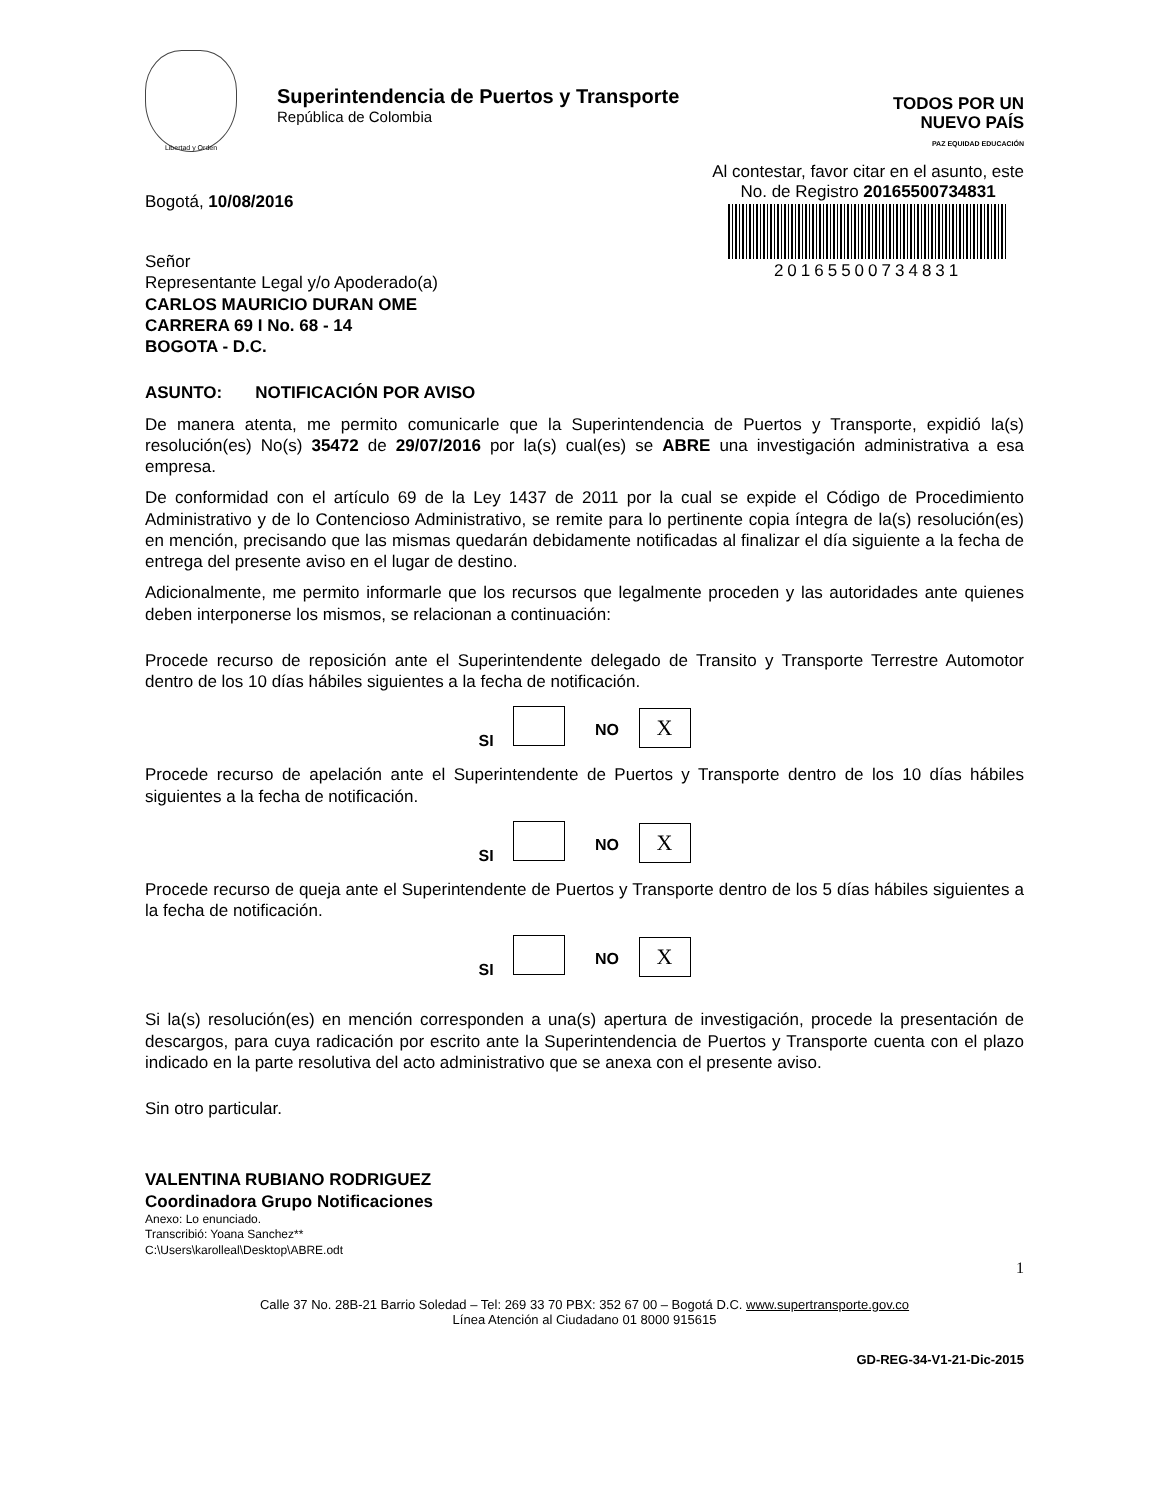Libertad y Orden
Superintendencia de Puertos y Transporte
República de Colombia
TODOS POR UN
NUEVO PAÍS
PAZ EQUIDAD EDUCACIÓN
Bogotá, 10/08/2016
Al contestar, favor citar en el asunto, este
No. de Registro 20165500734831
20165500734831
Señor
Representante Legal y/o Apoderado(a)
CARLOS MAURICIO DURAN OME
CARRERA 69 I No. 68 - 14
BOGOTA - D.C.
ASUNTO: NOTIFICACIÓN POR AVISO
De manera atenta, me permito comunicarle que la Superintendencia de Puertos y Transporte, expidió la(s) resolución(es) No(s) 35472 de 29/07/2016 por la(s) cual(es) se ABRE una investigación administrativa a esa empresa.
De conformidad con el artículo 69 de la Ley 1437 de 2011 por la cual se expide el Código de Procedimiento Administrativo y de lo Contencioso Administrativo, se remite para lo pertinente copia íntegra de la(s) resolución(es) en mención, precisando que las mismas quedarán debidamente notificadas al finalizar el día siguiente a la fecha de entrega del presente aviso en el lugar de destino.
Adicionalmente, me permito informarle que los recursos que legalmente proceden y las autoridades ante quienes deben interponerse los mismos, se relacionan a continuación:
Procede recurso de reposición ante el Superintendente delegado de Transito y Transporte Terrestre Automotor dentro de los 10 días hábiles siguientes a la fecha de notificación.
SI NO X
Procede recurso de apelación ante el Superintendente de Puertos y Transporte dentro de los 10 días hábiles siguientes a la fecha de notificación.
SI NO X
Procede recurso de queja ante el Superintendente de Puertos y Transporte dentro de los 5 días hábiles siguientes a la fecha de notificación.
SI NO X
Si la(s) resolución(es) en mención corresponden a una(s) apertura de investigación, procede la presentación de descargos, para cuya radicación por escrito ante la Superintendencia de Puertos y Transporte cuenta con el plazo indicado en la parte resolutiva del acto administrativo que se anexa con el presente aviso.
Sin otro particular.
VALENTINA RUBIANO RODRIGUEZ
Coordinadora Grupo Notificaciones
Anexo: Lo enunciado.
Transcribió: Yoana Sanchez**
C:\Users\karolleal\Desktop\ABRE.odt
1
Calle 37 No. 28B-21 Barrio Soledad – Tel: 269 33 70 PBX: 352 67 00 – Bogotá D.C. www.supertransporte.gov.co
Línea Atención al Ciudadano 01 8000 915615
GD-REG-34-V1-21-Dic-2015